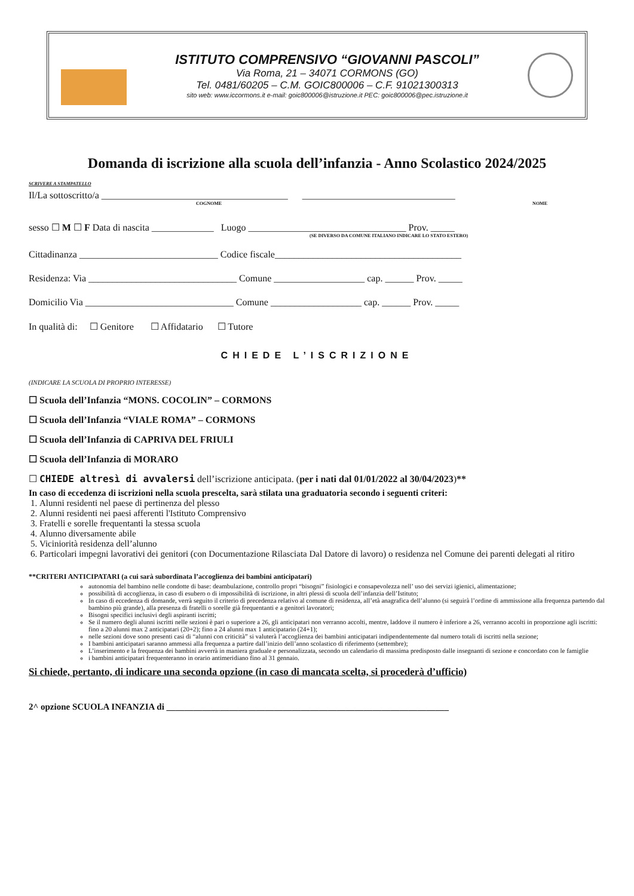ISTITUTO COMPRENSIVO “GIOVANNI PASCOLI”
Via Roma, 21 – 34071 CORMONS (GO)
Tel. 0481/60205 – C.M. GOIC800006 – C.F. 91021300313
sito web: www.iccormons.it e-mail: goic800006@istruzione.it PEC: goic800006@pec.istruzione.it
Domanda di iscrizione alla scuola dell’infanzia - Anno Scolastico 2024/2025
SCRIVERE A STAMPATELLO
Il/La sottoscritto/a _______________________________________ ________________________________
COGNOME NOME
sesso ☐ M ☐ F Data di nascita _____________ Luogo _________________________________ Prov. _____
(SE DIVERSO DA COMUNE ITALIANO INDICARE LO STATO ESTERO)
Cittadinanza _____________________________ Codice fiscale_______________________________________
Residenza: Via _______________________________ Comune ___________________ cap. ______ Prov. _____
Domicilio Via _______________________________ Comune ___________________ cap. ______ Prov. _____
In qualità di: ☐ Genitore ☐ Affidatario ☐ Tutore
CHIEDE L’ISCRIZIONE
(INDICARE LA SCUOLA DI PROPRIO INTERESSE)
☐ Scuola dell’Infanzia “MONS. COCOLIN” – CORMONS
☐ Scuola dell’Infanzia “VIALE ROMA” – CORMONS
☐ Scuola dell’Infanzia di CAPRIVA DEL FRIULI
☐ Scuola dell’Infanzia di MORARO
☐ CHIEDE altresì di avvalersi dell’iscrizione anticipata. (per i nati dal 01/01/2022 al 30/04/2023)**
In caso di eccedenza di iscrizioni nella scuola prescelta, sarà stilata una graduatoria secondo i seguenti criteri:
1. Alunni residenti nel paese di pertinenza del plesso
2. Alunni residenti nei paesi afferenti l'Istituto Comprensivo
3. Fratelli e sorelle frequentanti la stessa scuola
4. Alunno diversamente abile
5. Viciniorità residenza dell’alunno
6. Particolari impegni lavorativi dei genitori (con Documentazione Rilasciata Dal Datore di lavoro) o residenza nel Comune dei parenti delegati al ritiro
**CRITERI ANTICIPATARI (a cui sarà subordinata l’accoglienza dei bambini anticipatari)
autonomia del bambino nelle condotte di base: deambulazione, controllo propri “bisogni” fisiologici e consapevolezza nell’ uso dei servizi igienici, alimentazione;
possibilità di accoglienza, in caso di esubero o di impossibilità di iscrizione, in altri plessi di scuola dell’infanzia dell’Istituto;
In caso di eccedenza di domande, verrà seguito il criterio di precedenza relativo al comune di residenza, all’età anagrafica dell’alunno (si seguirà l’ordine di ammissione alla frequenza partendo dal bambino più grande), alla presenza di fratelli o sorelle già frequentanti e a genitori lavoratori;
Bisogni specifici inclusivi degli aspiranti iscritti;
Se il numero degli alunni iscritti nelle sezioni è pari o superiore a 26, gli anticipatari non verranno accolti, mentre, laddove il numero è inferiore a 26, verranno accolti in proporzione agli iscritti: fino a 20 alunni max 2 anticipatari (20+2); fino a 24 alunni max 1 anticipatario (24+1);
nelle sezioni dove sono presenti casi di “alunni con criticità” si valuterà l’accoglienza dei bambini anticipatari indipendentemente dal numero totali di iscritti nella sezione;
I bambini anticipatari saranno ammessi alla frequenza a partire dall’inizio dell’anno scolastico di riferimento (settembre);
L’inserimento e la frequenza dei bambini avverrà in maniera graduale e personalizzata, secondo un calendario di massima predisposto dalle insegnanti di sezione e concordato con le famiglie
i bambini anticipatari frequenteranno in orario antimeridiano fino al 31 gennaio.
Si chiede, pertanto, di indicare una seconda opzione (in caso di mancata scelta, si procederà d’ufficio)
2^ opzione SCUOLA INFANZIA di _______________________________________________________________